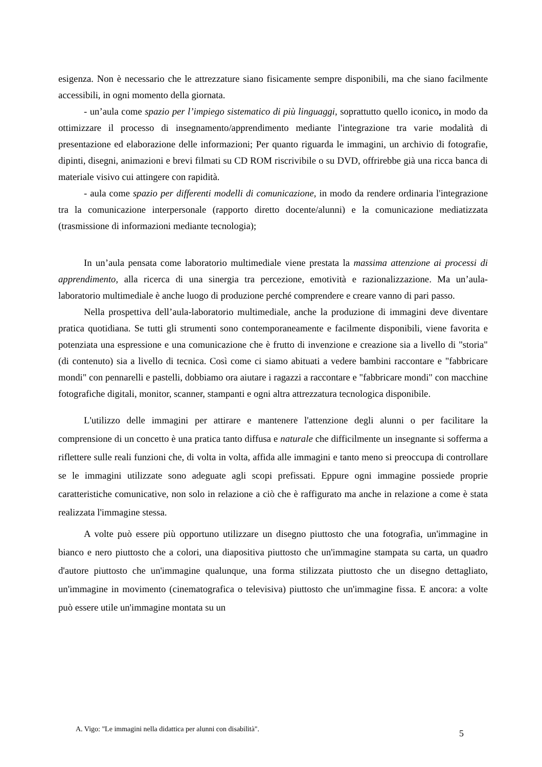esigenza. Non è necessario che le attrezzature siano fisicamente sempre disponibili, ma che siano facilmente accessibili, in ogni momento della giornata.
- un’aula come spazio per l’impiego sistematico di più linguaggi, soprattutto quello iconico, in modo da ottimizzare il processo di insegnamento/apprendimento mediante l'integrazione tra varie modalità di presentazione ed elaborazione delle informazioni; Per quanto riguarda le immagini, un archivio di fotografie, dipinti, disegni, animazioni e brevi filmati su CD ROM riscrivibile o su DVD, offrirebbe già una ricca banca di materiale visivo cui attingere con rapidità.
- aula come spazio per differenti modelli di comunicazione, in modo da rendere ordinaria l'integrazione tra la comunicazione interpersonale (rapporto diretto docente/alunni) e la comunicazione mediatizzata (trasmissione di informazioni mediante tecnologia);
In un’aula pensata come laboratorio multimediale viene prestata la massima attenzione ai processi di apprendimento, alla ricerca di una sinergia tra percezione, emotività e razionalizzazione. Ma un’aula-laboratorio multimediale è anche luogo di produzione perché comprendere e creare vanno di pari passo.
Nella prospettiva dell’aula-laboratorio multimediale, anche la produzione di immagini deve diventare pratica quotidiana. Se tutti gli strumenti sono contemporaneamente e facilmente disponibili, viene favorita e potenziata una espressione e una comunicazione che è frutto di invenzione e creazione sia a livello di "storia" (di contenuto) sia a livello di tecnica. Così come ci siamo abituati a vedere bambini raccontare e "fabbricare mondi" con pennarelli e pastelli, dobbiamo ora aiutare i ragazzi a raccontare e "fabbricare mondi" con macchine fotografiche digitali, monitor, scanner, stampanti e ogni altra attrezzatura tecnologica disponibile.
L'utilizzo delle immagini per attirare e mantenere l'attenzione degli alunni o per facilitare la comprensione di un concetto è una pratica tanto diffusa e naturale che difficilmente un insegnante si sofferma a riflettere sulle reali funzioni che, di volta in volta, affida alle immagini e tanto meno si preoccupa di controllare se le immagini utilizzate sono adeguate agli scopi prefissati. Eppure ogni immagine possiede proprie caratteristiche comunicative, non solo in relazione a ciò che è raffigurato ma anche in relazione a come è stata realizzata l'immagine stessa.
A volte può essere più opportuno utilizzare un disegno piuttosto che una fotografia, un'immagine in bianco e nero piuttosto che a colori, una diapositiva piuttosto che un'immagine stampata su carta, un quadro d'autore piuttosto che un'immagine qualunque, una forma stilizzata piuttosto che un disegno dettagliato, un'immagine in movimento (cinematografica o televisiva) piuttosto che un'immagine fissa. E ancora: a volte può essere utile un'immagine montata su un
A. Vigo: "Le immagini nella didattica per alunni con disabilità".
5